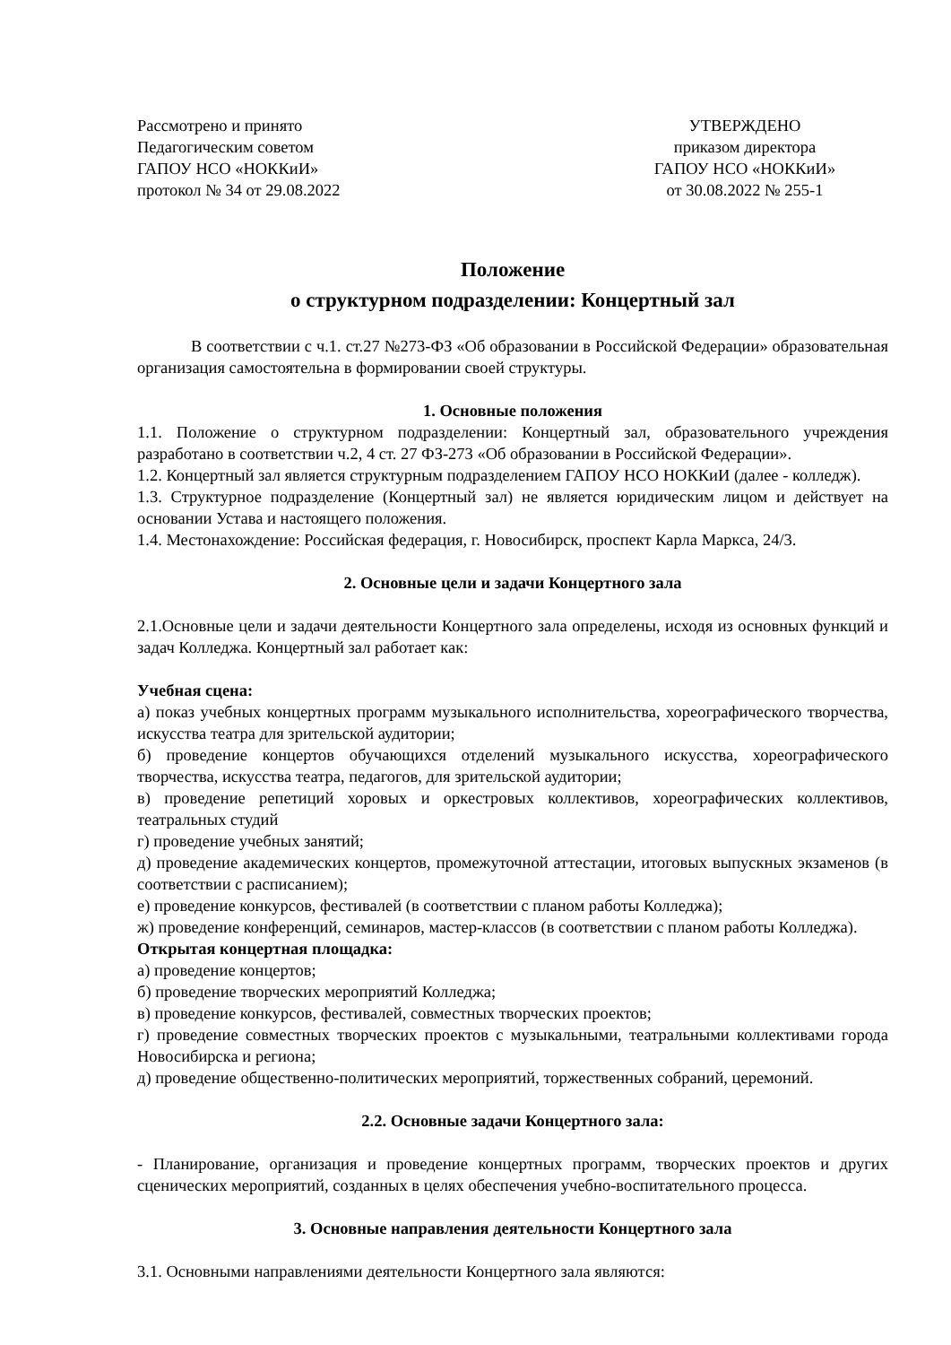Рассмотрено и принято
Педагогическим советом
ГАПОУ НСО «НОККиИ»
протокол № 34 от 29.08.2022
УТВЕРЖДЕНО
приказом директора
ГАПОУ НСО «НОККиИ»
от 30.08.2022 № 255-1
Положение
о структурном подразделении: Концертный зал
В соответствии с ч.1. ст.27 №273-ФЗ «Об образовании в Российской Федерации» образовательная организация самостоятельна в формировании своей структуры.
1. Основные положения
1.1. Положение о структурном подразделении: Концертный зал, образовательного учреждения разработано в соответствии ч.2, 4 ст. 27 ФЗ-273 «Об образовании в Российской Федерации».
1.2. Концертный зал является структурным подразделением ГАПОУ НСО НОККиИ (далее - колледж).
1.3. Структурное подразделение (Концертный зал) не является юридическим лицом и действует на основании Устава и настоящего положения.
1.4. Местонахождение: Российская федерация, г. Новосибирск, проспект Карла Маркса, 24/3.
2. Основные цели и задачи Концертного зала
2.1.Основные цели и задачи деятельности Концертного зала определены, исходя из основных функций и задач Колледжа. Концертный зал работает как:
Учебная сцена:
а) показ учебных концертных программ музыкального исполнительства, хореографического творчества, искусства театра для зрительской аудитории;
б) проведение концертов обучающихся отделений музыкального искусства, хореографического творчества, искусства театра, педагогов, для зрительской аудитории;
в) проведение репетиций хоровых и оркестровых коллективов, хореографических коллективов, театральных студий
г) проведение учебных занятий;
д) проведение академических концертов, промежуточной аттестации, итоговых выпускных экзаменов (в соответствии с расписанием);
е) проведение конкурсов, фестивалей (в соответствии с планом работы Колледжа);
ж) проведение конференций, семинаров, мастер-классов (в соответствии с планом работы Колледжа).
Открытая концертная площадка:
а) проведение концертов;
б) проведение творческих мероприятий Колледжа;
в) проведение конкурсов, фестивалей, совместных творческих проектов;
г) проведение совместных творческих проектов с музыкальными, театральными коллективами города Новосибирска и региона;
д) проведение общественно-политических мероприятий, торжественных собраний, церемоний.
2.2. Основные задачи Концертного зала:
- Планирование, организация и проведение концертных программ, творческих проектов и других сценических мероприятий, созданных в целях обеспечения учебно-воспитательного процесса.
3. Основные направления деятельности Концертного зала
3.1. Основными направлениями деятельности Концертного зала являются: